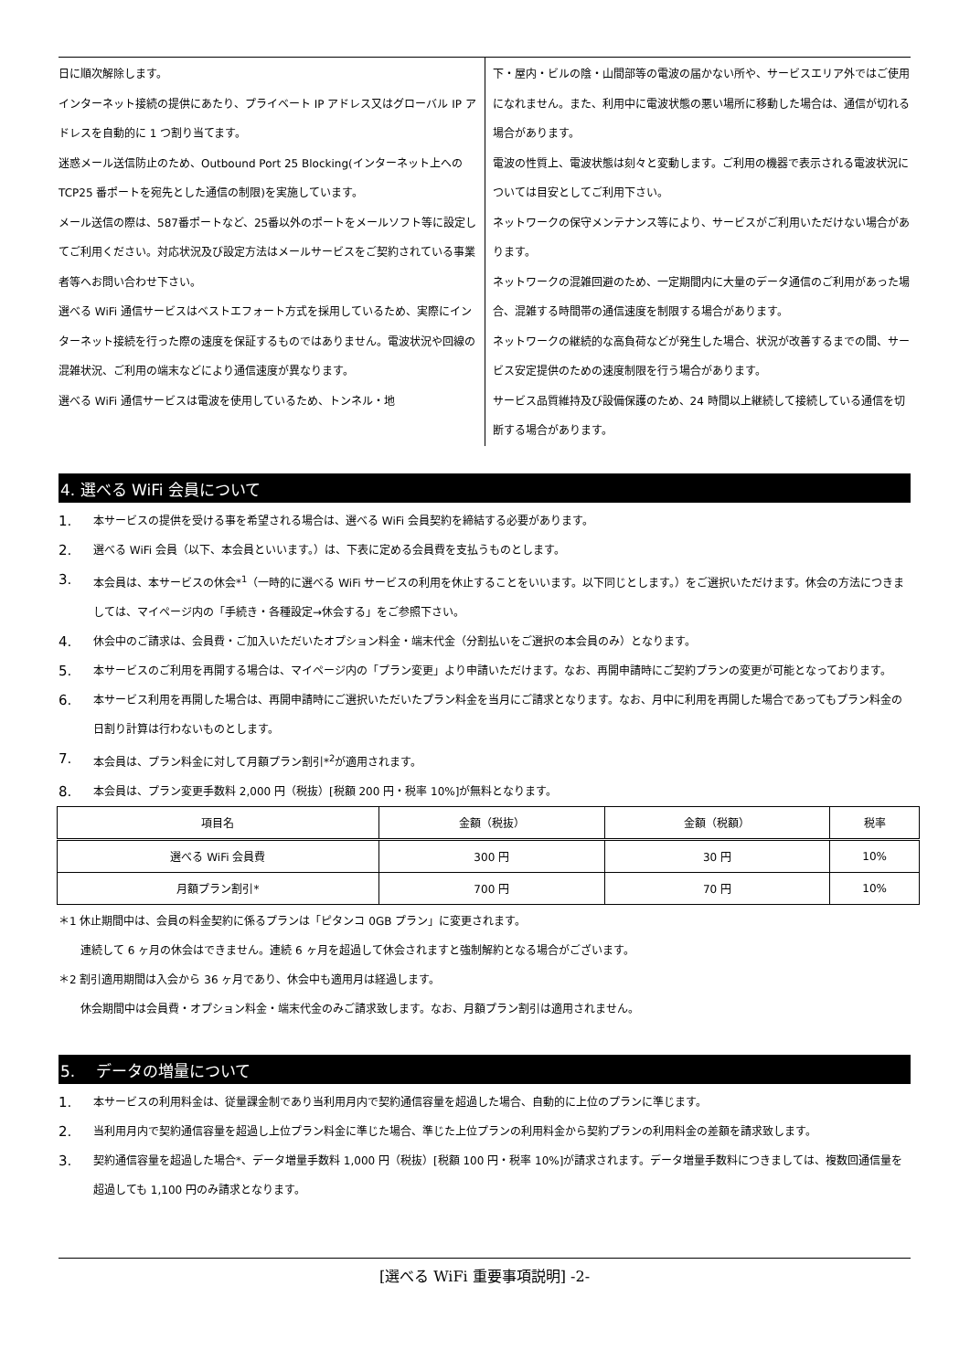日に順次解除します。
インターネット接続の提供にあたり、プライベート IP アドレス又はグローバル IP アドレスを自動的に 1 つ割り当てます。
迷惑メール送信防止のため、Outbound Port 25 Blocking(インターネット上への TCP25 番ポートを宛先とした通信の制限)を実施しています。
メール送信の際は、587番ポートなど、25番以外のポートをメールソフト等に設定してご利用ください。対応状況及び設定方法はメールサービスをご契約されている事業者等へお問い合わせ下さい。
選べる WiFi 通信サービスはベストエフォート方式を採用しているため、実際にインターネット接続を行った際の速度を保証するものではありません。電波状況や回線の混雑状況、ご利用の端末などにより通信速度が異なります。
選べる WiFi 通信サービスは電波を使用しているため、トンネル・地
下・屋内・ビルの陰・山間部等の電波の届かない所や、サービスエリア外ではご使用になれません。また、利用中に電波状態の悪い場所に移動した場合は、通信が切れる場合があります。
電波の性質上、電波状態は刻々と変動します。ご利用の機器で表示される電波状況については目安としてご利用下さい。
ネットワークの保守メンテナンス等により、サービスがご利用いただけない場合があります。
ネットワークの混雑回避のため、一定期間内に大量のデータ通信のご利用があった場合、混雑する時間帯の通信速度を制限する場合があります。
ネットワークの継続的な高負荷などが発生した場合、状況が改善するまでの間、サービス安定提供のための速度制限を行う場合があります。
サービス品質維持及び設備保護のため、24 時間以上継続して接続している通信を切断する場合があります。
4. 選べる WiFi 会員について
1. 本サービスの提供を受ける事を希望される場合は、選べる WiFi 会員契約を締結する必要があります。
2. 選べる WiFi 会員（以下、本会員といいます。）は、下表に定める会員費を支払うものとします。
3. 本会員は、本サービスの休会*<sup>1</sup>（一時的に選べる WiFi サービスの利用を休止することをいいます。以下同じとします。）をご選択いただけます。休会の方法につきましては、マイページ内の「手続き・各種設定→休会する」をご参照下さい。
4. 休会中のご請求は、会員費・ご加入いただいたオプション料金・端末代金（分割払いをご選択の本会員のみ）となります。
5. 本サービスのご利用を再開する場合は、マイページ内の「プラン変更」より申請いただけます。なお、再開申請時にご契約プランの変更が可能となっております。
6. 本サービス利用を再開した場合は、再開申請時にご選択いただいたプラン料金を当月にご請求となります。なお、月中に利用を再開した場合であってもプラン料金の日割り計算は行わないものとします。
7. 本会員は、プラン料金に対して月額プラン割引*<sup>2</sup>が適用されます。
8. 本会員は、プラン変更手数料 2,000 円（税抜）[税額 200 円・税率 10%]が無料となります。
| 項目名 | 金額（税抜） | 金額（税額） | 税率 |
| --- | --- | --- | --- |
| 選べる WiFi 会員費 | 300 円 | 30 円 | 10% |
| 月額プラン割引* | 700 円 | 70 円 | 10% |
＊1 休止期間中は、会員の料金契約に係るプランは「ピタンコ 0GB プラン」に変更されます。
　　連続して 6 ヶ月の休会はできません。連続 6 ヶ月を超過して休会されますと強制解約となる場合がございます。
＊2 割引適用期間は入会から 36 ヶ月であり、休会中も適用月は経過します。
　　休会期間中は会員費・オプション料金・端末代金のみご請求致します。なお、月額プラン割引は適用されません。
5.　 データの増量について
1. 本サービスの利用料金は、従量課金制であり当利用月内で契約通信容量を超過した場合、自動的に上位のプランに準じます。
2. 当利用月内で契約通信容量を超過し上位プラン料金に準じた場合、準じた上位プランの利用料金から契約プランの利用料金の差額を請求致します。
3. 契約通信容量を超過した場合*、データ増量手数料 1,000 円（税抜）[税額 100 円・税率 10%]が請求されます。データ増量手数料につきましては、複数回通信量を超過しても 1,100 円のみ請求となります。
[選べる WiFi 重要事項説明] -2-